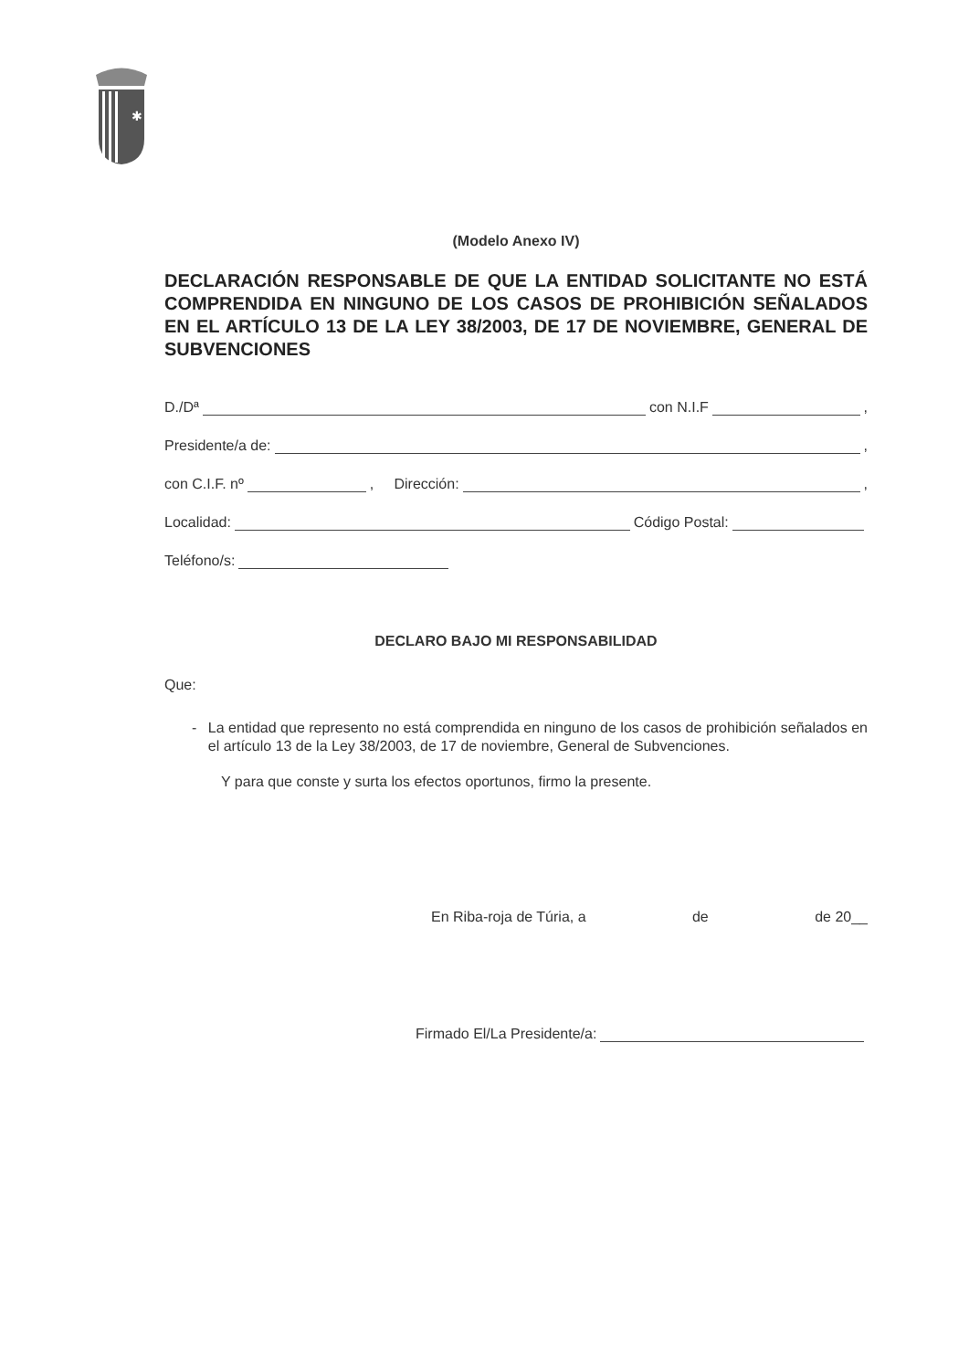✱
(Modelo Anexo IV)
DECLARACIÓN RESPONSABLE DE QUE LA ENTIDAD SOLICITANTE NO ESTÁ COMPRENDIDA EN NINGUNO DE LOS CASOS DE PROHIBICIÓN SEÑALADOS EN EL ARTÍCULO 13 DE LA LEY 38/2003, DE 17 DE NOVIEMBRE, GENERAL DE SUBVENCIONES
D./Dª con N.I.F ,
Presidente/a de: ,
con C.I.F. nº , Dirección: ,
Localidad: Código Postal:
Teléfono/s:
DECLARO BAJO MI RESPONSABILIDAD
Que:
- La entidad que represento no está comprendida en ninguno de los casos de prohibición señalados en el artículo 13 de la Ley 38/2003, de 17 de noviembre, General de Subvenciones.
Y para que conste y surta los efectos oportunos, firmo la presente.
En Riba-roja de Túria, a de de 20__
Firmado El/La Presidente/a: